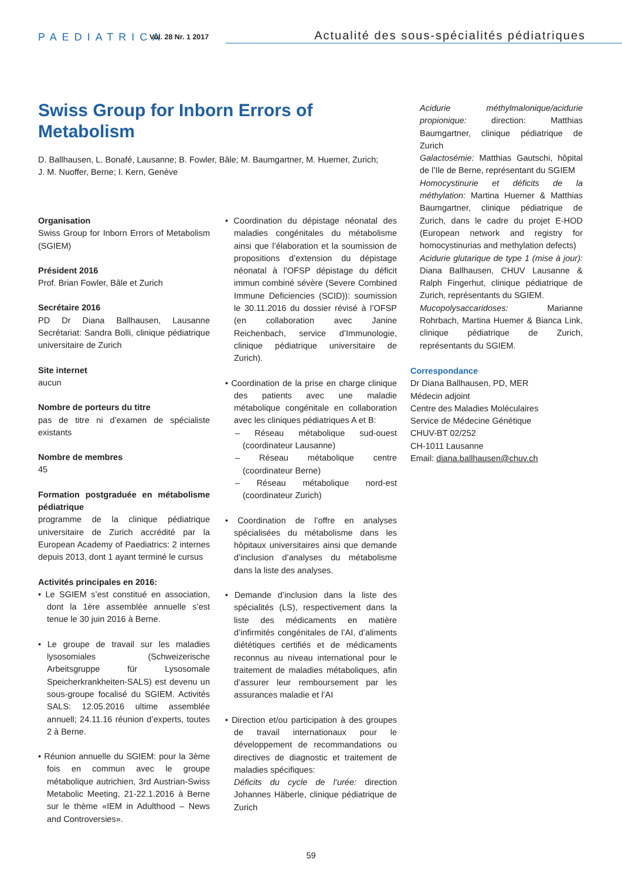PAEDIATRICA
Vol. 28 Nr. 1 2017
Actualité des sous-spécialités pédiatriques
Swiss Group for Inborn Errors of Metabolism
D. Ballhausen, L. Bonafé, Lausanne; B. Fowler, Bâle; M. Baumgartner, M. Huemer, Zurich;
J. M. Nuoffer, Berne; I. Kern, Genève
Organisation
Swiss Group for Inborn Errors of Metabolism (SGIEM)
Président 2016
Prof. Brian Fowler, Bâle et Zurich
Secrétaire 2016
PD Dr Diana Ballhausen, Lausanne Secrétariat: Sandra Bolli, clinique pédiatrique universitaire de Zurich
Site internet
aucun
Nombre de porteurs du titre
pas de titre ni d’examen de spécialiste existants
Nombre de membres
45
Formation postgraduée en métabolisme pédiatrique
programme de la clinique pédiatrique universitaire de Zurich accrédité par la European Academy of Paediatrics: 2 internes depuis 2013, dont 1 ayant terminé le cursus
Activités principales en 2016:
• Le SGIEM s’est constitué en association, dont la 1ère assemblée annuelle s’est tenue le 30 juin 2016 à Berne.
• Le groupe de travail sur les maladies lysosomiales (Schweizerische Arbeitsgruppe für Lysosomale Speicherkrankheiten-SALS) est devenu un sous-groupe focalisé du SGIEM. Activités SALS: 12.05.2016 ultime assemblée annuell; 24.11.16 réunion d’experts, toutes 2 à Berne.
• Réunion annuelle du SGIEM: pour la 3ème fois en commun avec le groupe métabolique autrichien, 3rd Austrian-Swiss Metabolic Meeting, 21-22.1.2016 à Berne sur le thème «IEM in Adulthood – News and Controversies».
• Coordination du dépistage néonatal des maladies congénitales du métabolisme ainsi que l’élaboration et la soumission de propositions d’extension du dépistage néonatal à l’OFSP dépistage du déficit immun combiné sévère (Severe Combined Immune Deficiencies (SCID)): soumission le 30.11.2016 du dossier révisé à l’OFSP (en collaboration avec Janine Reichenbach, service d’Immunologie, clinique pédiatrique universitaire de Zurich).
• Coordination de la prise en charge clinique des patients avec une maladie métabolique congénitale en collaboration avec les cliniques pédiatriques A et B:
– Réseau métabolique sud-ouest (coordinateur Lausanne)
– Réseau métabolique centre (coordinateur Berne)
– Réseau métabolique nord-est (coordinateur Zurich)
• Coordination de l’offre en analyses spécialisées du métabolisme dans les hôpitaux universitaires ainsi que demande d’inclusion d’analyses du métabolisme dans la liste des analyses.
• Demande d’inclusion dans la liste des spécialités (LS), respectivement dans la liste des médicaments en matière d’infirmités congénitales de l’AI, d’aliments diététiques certifiés et de médicaments reconnus au niveau international pour le traitement de maladies métaboliques, afin d’assurer leur remboursement par les assurances maladie et l’AI
• Direction et/ou participation à des groupes de travail internationaux pour le développement de recommandations ou directives de diagnostic et traitement de maladies spécifiques:
Déficits du cycle de l‘urée: direction Johannes Häberle, clinique pédiatrique de Zurich
Acidurie méthylmalonique/acidurie propionique: direction: Matthias Baumgartner, clinique pédiatrique de Zurich
Galactosémie: Matthias Gautschi, hôpital de l’Ile de Berne, représentant du SGIEM
Homocystinurie et déficits de la méthylation: Martina Huemer & Matthias Baumgartner, clinique pédiatrique de Zurich, dans le cadre du projet E-HOD (European network and registry for homocystinurias and methylation defects)
Acidurie glutarique de type 1 (mise à jour): Diana Ballhausen, CHUV Lausanne & Ralph Fingerhut, clinique pédiatrique de Zurich, représentants du SGIEM.
Mucopolysaccaridoses: Marianne Rohrbach, Martina Huemer & Bianca Link, clinique pédiatrique de Zurich, représentants du SGIEM.
Correspondance
Dr Diana Ballhausen, PD, MER
Médecin adjoint
Centre des Maladies Moléculaires
Service de Médecine Génétique
CHUV-BT 02/252
CH-1011 Lausanne
Email: diana.ballhausen@chuv.ch
59